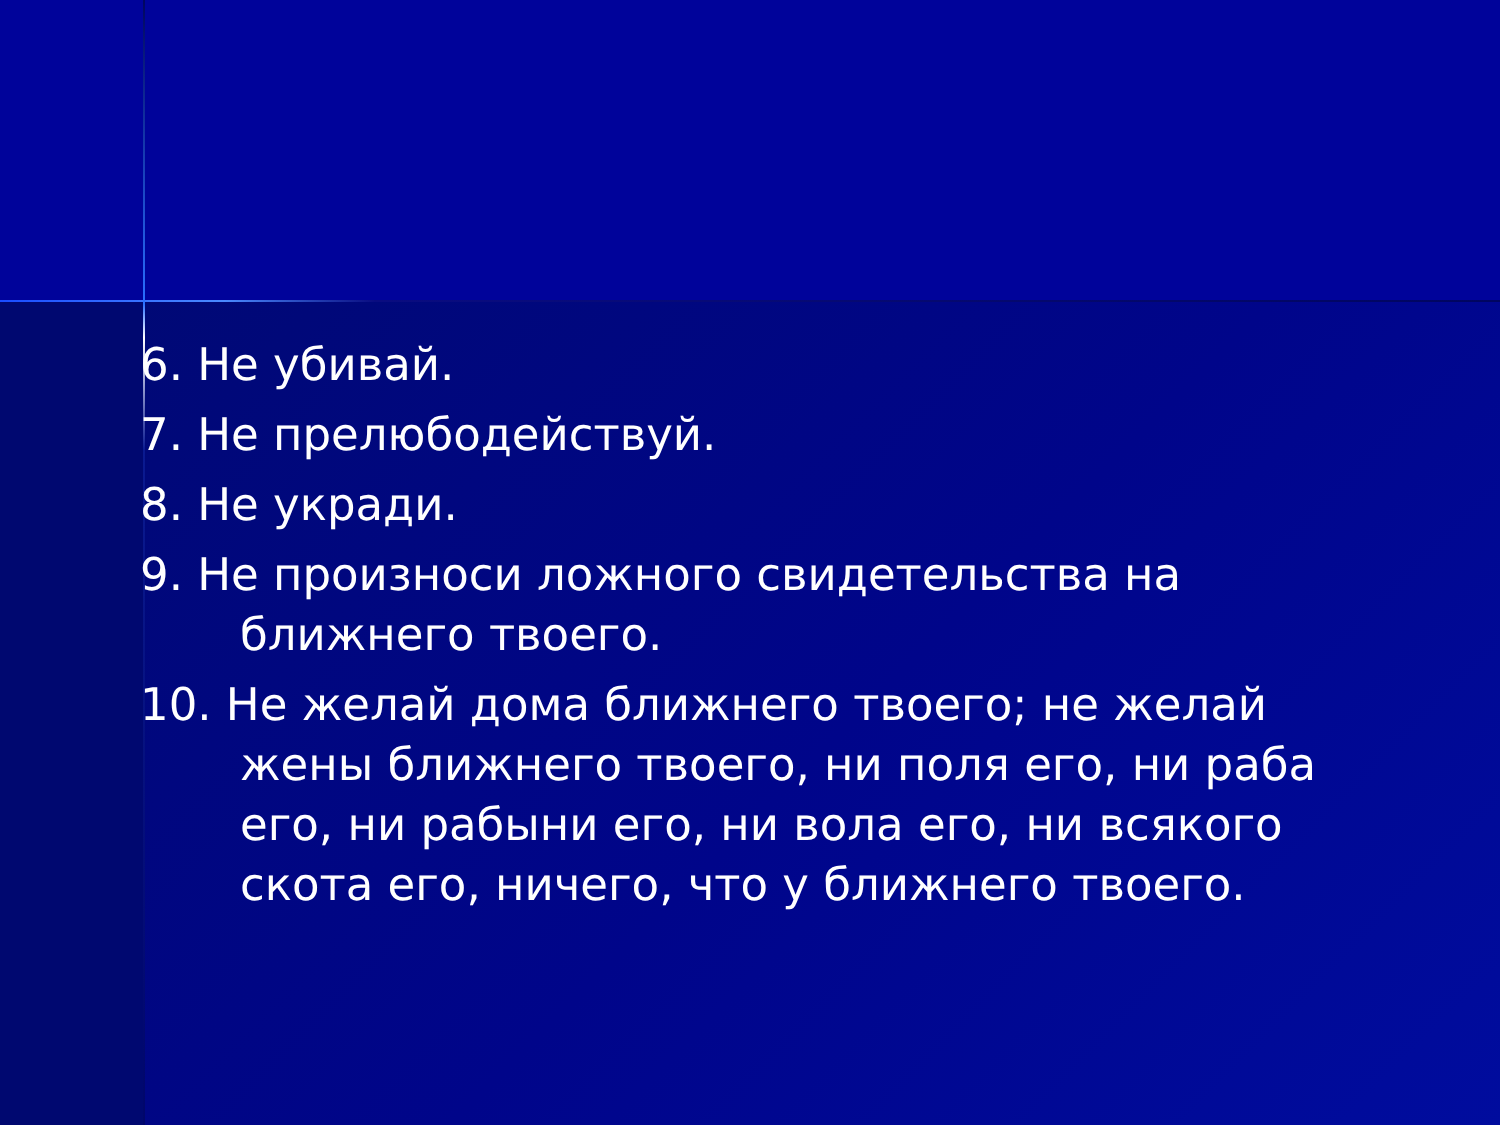6. Не убивай.
7. Не прелюбодействуй.
8. Не укради.
9. Не произноси ложного свидетельства на ближнего твоего.
10. Не желай дома ближнего твоего; не желай жены ближнего твоего, ни поля его, ни раба его, ни рабыни его, ни вола его, ни всякого скота его, ничего, что у ближнего твоего.